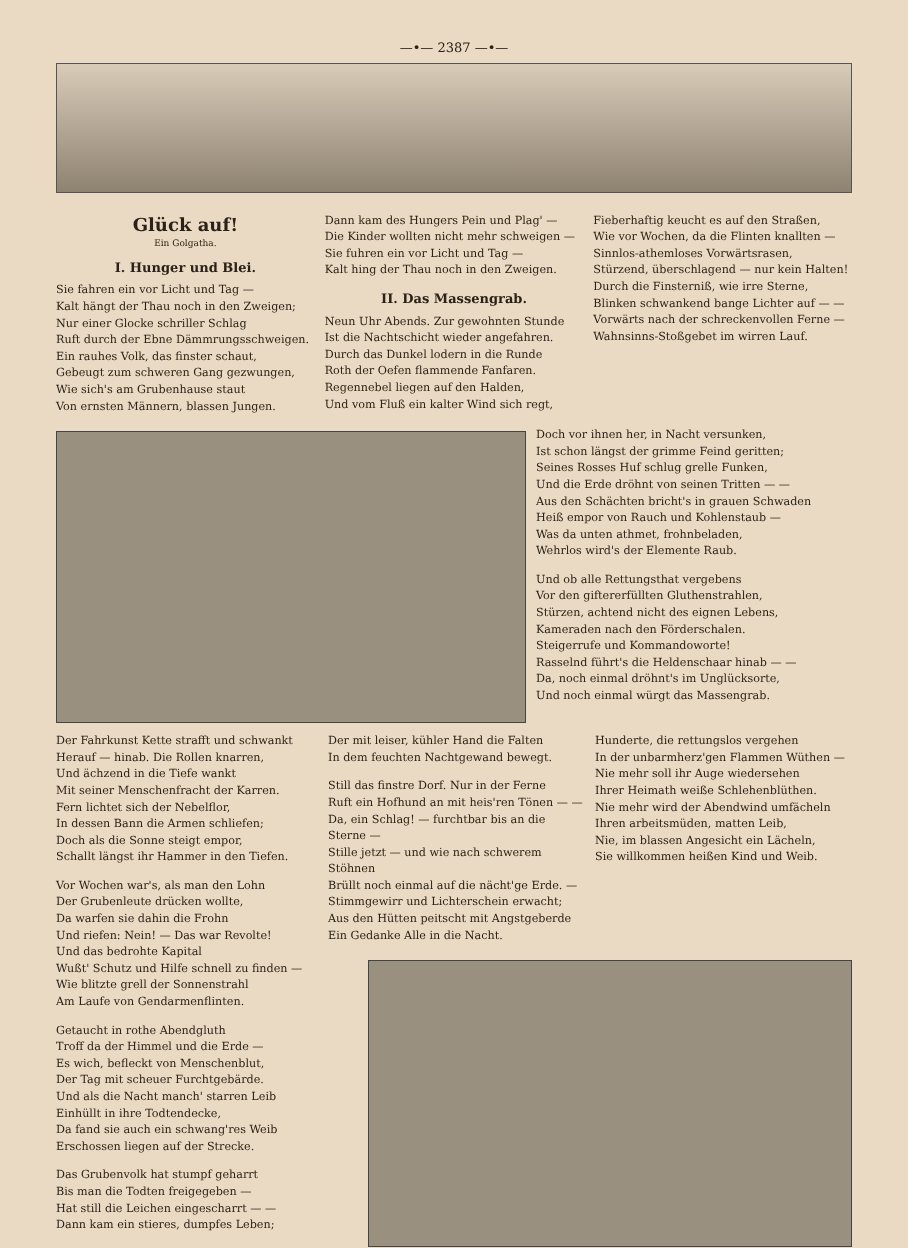—•— 2387 —•—
Glück auf!
Ein Golgatha.
I. Hunger und Blei.
Sie fahren ein vor Licht und Tag —
Kalt hängt der Thau noch in den Zweigen;
Nur einer Glocke schriller Schlag
Ruft durch der Ebne Dämmrungsschweigen.
Ein rauhes Volk, das finster schaut,
Gebeugt zum schweren Gang gezwungen,
Wie sich's am Grubenhause staut
Von ernsten Männern, blassen Jungen.
Dann kam des Hungers Pein und Plag' —
Die Kinder wollten nicht mehr schweigen —
Sie fuhren ein vor Licht und Tag —
Kalt hing der Thau noch in den Zweigen.
II. Das Massengrab.
Neun Uhr Abends. Zur gewohnten Stunde
Ist die Nachtschicht wieder angefahren.
Durch das Dunkel lodern in die Runde
Roth der Oefen flammende Fanfaren.
Regennebel liegen auf den Halden,
Und vom Fluß ein kalter Wind sich regt,
Fieberhaftig keucht es auf den Straßen,
Wie vor Wochen, da die Flinten knallten —
Sinnlos-athemloses Vorwärtsrasen,
Stürzend, überschlagend — nur kein Halten!
Durch die Finsterniß, wie irre Sterne,
Blinken schwankend bange Lichter auf — —
Vorwärts nach der schreckenvollen Ferne —
Wahnsinns-Stoßgebet im wirren Lauf.
Doch vor ihnen her, in Nacht versunken,
Ist schon längst der grimme Feind geritten;
Seines Rosses Huf schlug grelle Funken,
Und die Erde dröhnt von seinen Tritten — —
Aus den Schächten bricht's in grauen Schwaden
Heiß empor von Rauch und Kohlenstaub —
Was da unten athmet, frohnbeladen,
Wehrlos wird's der Elemente Raub.
Und ob alle Rettungsthat vergebens
Vor den giftererfüllten Gluthenstrahlen,
Stürzen, achtend nicht des eignen Lebens,
Kameraden nach den Förderschalen.
Steigerrufe und Kommandoworte!
Rasselnd führt's die Heldenschaar hinab — —
Da, noch einmal dröhnt's im Unglücksorte,
Und noch einmal würgt das Massengrab.
Der Fahrkunst Kette strafft und schwankt
Herauf — hinab. Die Rollen knarren,
Und ächzend in die Tiefe wankt
Mit seiner Menschenfracht der Karren.
Fern lichtet sich der Nebelflor,
In dessen Bann die Armen schliefen;
Doch als die Sonne steigt empor,
Schallt längst ihr Hammer in den Tiefen.
Vor Wochen war's, als man den Lohn
Der Grubenleute drücken wollte,
Da warfen sie dahin die Frohn
Und riefen: Nein! — Das war Revolte!
Und das bedrohte Kapital
Wußt' Schutz und Hilfe schnell zu finden —
Wie blitzte grell der Sonnenstrahl
Am Laufe von Gendarmenflinten.
Getaucht in rothe Abendgluth
Troff da der Himmel und die Erde —
Es wich, befleckt von Menschenblut,
Der Tag mit scheuer Furchtgebärde.
Und als die Nacht manch' starren Leib
Einhüllt in ihre Todtendecke,
Da fand sie auch ein schwang'res Weib
Erschossen liegen auf der Strecke.
Das Grubenvolk hat stumpf geharrt
Bis man die Todten freigegeben —
Hat still die Leichen eingescharrt — —
Dann kam ein stieres, dumpfes Leben;
Der mit leiser, kühler Hand die Falten
In dem feuchten Nachtgewand bewegt.
Still das finstre Dorf. Nur in der Ferne
Ruft ein Hofhund an mit heis'ren Tönen — —
Da, ein Schlag! — furchtbar bis an die Sterne —
Stille jetzt — und wie nach schwerem Stöhnen
Brüllt noch einmal auf die nächt'ge Erde. —
Stimmgewirr und Lichterschein erwacht;
Aus den Hütten peitscht mit Angstgeberde
Ein Gedanke Alle in die Nacht.
Hunderte, die rettungslos vergehen
In der unbarmherz'gen Flammen Wüthen —
Nie mehr soll ihr Auge wiedersehen
Ihrer Heimath weiße Schlehenblüthen.
Nie mehr wird der Abendwind umfächeln
Ihren arbeitsmüden, matten Leib,
Nie, im blassen Angesicht ein Lächeln,
Sie willkommen heißen Kind und Weib.